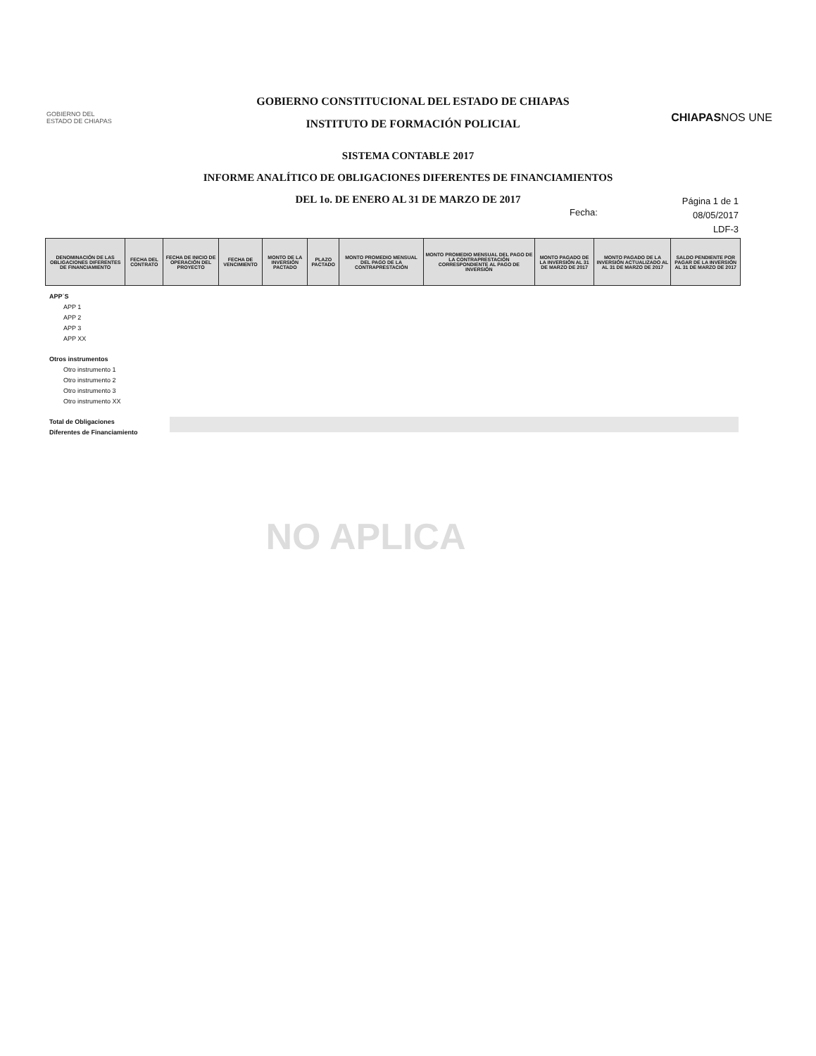GOBIERNO DEL
ESTADO DE CHIAPAS
GOBIERNO CONSTITUCIONAL DEL ESTADO DE CHIAPAS
INSTITUTO DE FORMACIÓN POLICIAL
CHIAPASNOS UNE
SISTEMA CONTABLE 2017
INFORME ANALÍTICO DE OBLIGACIONES DIFERENTES DE FINANCIAMIENTOS
DEL 1o. DE ENERO AL 31 DE MARZO DE 2017
Fecha:
Página 1 de 1
08/05/2017
LDF-3
| DENOMINACIÓN DE LAS OBLIGACIONES DIFERENTES DE FINANCIAMIENTO | FECHA DEL CONTRATO | FECHA DE INICIO DE OPERACIÓN DEL PROYECTO | FECHA DE VENCIMIENTO | MONTO DE LA INVERSIÓN PACTADO | PLAZO PACTADO | MONTO PROMEDIO MENSUAL DEL PAGO DE LA CONTRAPRESTACIÓN | MONTO PROMEDIO MENSUAL DEL PAGO DE LA CONTRAPRESTACIÓN CORRESPONDIENTE AL PAGO DE INVERSIÓN | MONTO PAGADO DE LA INVERSIÓN AL 31 DE MARZO DE 2017 | MONTO PAGADO DE LA INVERSIÓN ACTUALIZADO AL AL 31 DE MARZO DE 2017 | SALDO PENDIENTE POR PAGAR DE LA INVERSIÓN AL 31 DE MARZO DE 2017 |
| --- | --- | --- | --- | --- | --- | --- | --- | --- | --- | --- |
APP´S
APP 1
APP 2
APP 3
APP XX
Otros instrumentos
Otro instrumento 1
Otro instrumento 2
Otro instrumento 3
Otro instrumento XX
Total de Obligaciones
Diferentes de Financiamiento
NO APLICA